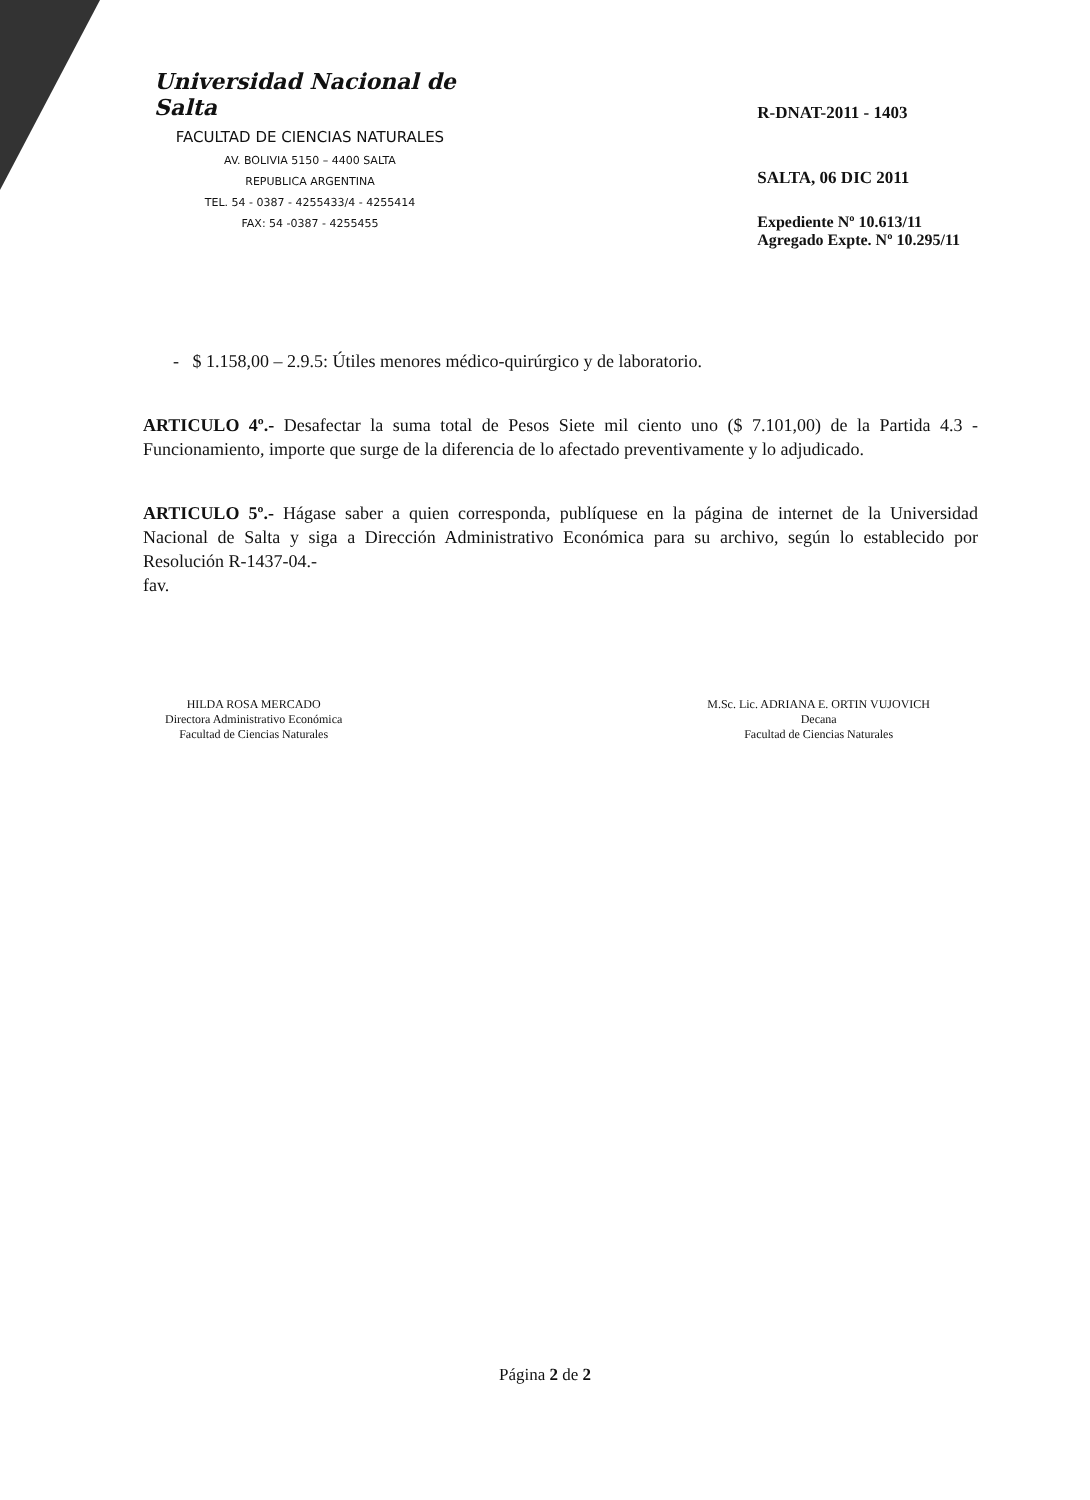Universidad Nacional de Salta
FACULTAD DE CIENCIAS NATURALES
AV. BOLIVIA 5150 – 4400 SALTA
REPUBLICA ARGENTINA
TEL. 54 - 0387 - 4255433/4 - 4255414
FAX: 54 -0387 - 4255455
R-DNAT-2011 - 1403
SALTA, 06 DIC 2011
Expediente Nº 10.613/11
Agregado Expte. Nº 10.295/11
- $ 1.158,00 – 2.9.5: Útiles menores médico-quirúrgico y de laboratorio.
ARTICULO 4º.- Desafectar la suma total de Pesos Siete mil ciento uno ($ 7.101,00) de la Partida 4.3 - Funcionamiento, importe que surge de la diferencia de lo afectado preventivamente y lo adjudicado.
ARTICULO 5º.- Hágase saber a quien corresponda, publíquese en la página de internet de la Universidad Nacional de Salta y siga a Dirección Administrativo Económica para su archivo, según lo establecido por Resolución R-1437-04.-
fav.
HILDA ROSA MERCADO
Directora Administrativo Económica
Facultad de Ciencias Naturales
M.Sc. Lic. ADRIANA E. ORTIN VUJOVICH
Decana
Facultad de Ciencias Naturales
Página 2 de 2